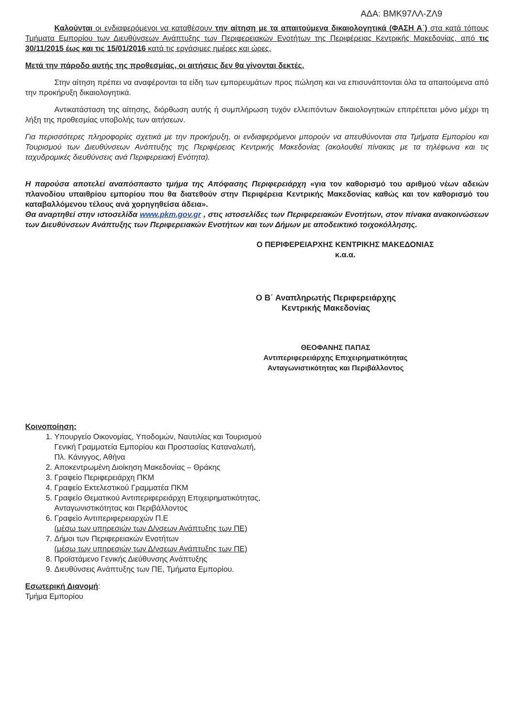ΑΔΑ: ΒΜΚ97ΛΛ-ΖΛ9
Καλούνται οι ενδιαφερόμενοι να καταθέσουν την αίτηση με τα απαιτούμενα δικαιολογητικά (ΦΑΣΗ Α΄) στα κατά τόπους Τμήματα Εμπορίου των Διευθύνσεων Ανάπτυξης των Περιφερειακών Ενοτήτων της Περιφέρειας Κεντρικής Μακεδονίας, από τις 30/11/2015 έως και τις 15/01/2016 κατά τις εργάσιμες ημέρες και ώρες.
Μετά την πάροδο αυτής της προθεσμίας, οι αιτήσεις δεν θα γίνονται δεκτές.
Στην αίτηση πρέπει να αναφέρονται τα είδη των εμπορευμάτων προς πώληση και να επισυνάπτονται όλα τα απαιτούμενα από την προκήρυξη δικαιολογητικά.
Αντικατάσταση της αίτησης, διόρθωση αυτής ή συμπλήρωση τυχόν ελλειπόντων δικαιολογητικών επιτρέπεται μόνο μέχρι τη λήξη της προθεσμίας υποβολής των αιτήσεων.
Για περισσότερες πληροφορίες σχετικά με την προκήρυξη, οι ενδιαφερόμενοι μπορούν να απευθύνονται στα Τμήματα Εμπορίου και Τουρισμού των Διευθύνσεων Ανάπτυξης της Περιφέρειας Κεντρικής Μακεδονίας (ακολουθεί πίνακας με τα τηλέφωνα και τις ταχυδρομικές διευθύνσεις ανά Περιφερειακή Ενότητα).
Η παρούσα αποτελεί αναπόσπαστο τμήμα της Απόφασης Περιφερειάρχη «για τον καθορισμό του αριθμού νέων αδειών πλανοδίου υπαιθρίου εμπορίου που θα διατεθούν στην Περιφέρεια Κεντρικής Μακεδονίας καθώς και τον καθορισμό του καταβαλλόμενου τέλους ανά χορηγηθείσα άδεια».
Θα αναρτηθεί στην ιστοσελίδα www.pkm.gov.gr , στις ιστοσελίδες των Περιφερειακών Ενοτήτων, στον πίνακα ανακοινώσεων των Διευθύνσεων Ανάπτυξης των Περιφερειακών Ενοτήτων και των Δήμων με αποδεικτικό τοιχοκόλλησης.
Ο ΠΕΡΙΦΕΡΕΙΑΡΧΗΣ ΚΕΝΤΡΙΚΗΣ ΜΑΚΕΔΟΝΙΑΣ
κ.α.α.
Ο Β΄ Αναπληρωτής Περιφερειάρχης
Κεντρικής Μακεδονίας
ΘΕΟΦΑΝΗΣ ΠΑΠΑΣ
Αντιπεριφερειάρχης Επιχειρηματικότητας
Ανταγωνιστικότητας και Περιβάλλοντος
Κοινοποίηση:
1. Υπουργείο Οικονομίας, Υποδομών, Ναυτιλίας και Τουρισμού
Γενική Γραμματεία Εμπορίου και Προστασίας Καταναλωτή,
Πλ. Κάνιγγος, Αθήνα
2. Αποκεντρωμένη Διοίκηση Μακεδονίας – Θράκης
3. Γραφείο Περιφερειάρχη ΠΚΜ
4. Γραφείο Εκτελεστικού Γραμματέα ΠΚΜ
5. Γραφείο Θεματικού Αντιπεριφερειάρχη Επιχειρηματικότητας,
Ανταγωνιστικότητας και Περιβάλλοντος
6. Γραφείο Αντιπεριφερειαρχών Π.Ε
(μέσω των υπηρεσιών των Δ/νσεων Ανάπτυξης των ΠΕ)
7. Δήμοι των Περιφερειακών Ενοτήτων
(μέσω των υπηρεσιών των Δ/νσεων Ανάπτυξης των ΠΕ)
8. Προϊστάμενο Γενικής Διεύθυνσης Ανάπτυξης
9. Διευθύνσεις Ανάπτυξης των ΠΕ, Τμήματα Εμπορίου.
Εσωτερική Διανομή:
Τμήμα Εμπορίου